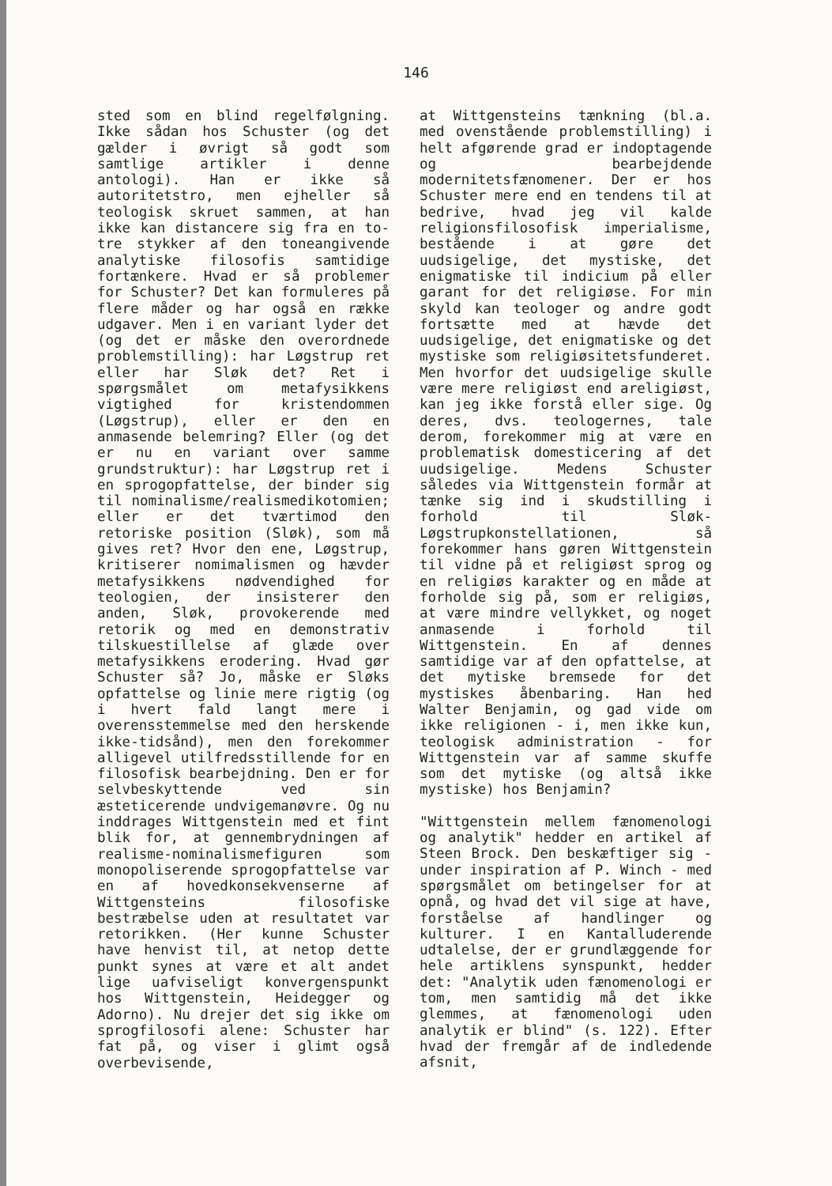146
sted som en blind regelfølgning. Ikke sådan hos Schuster (og det gælder i øvrigt så godt som samtlige artikler i denne antologi). Han er ikke så autoritetstro, men ejheller så teologisk skruet sammen, at han ikke kan distancere sig fra en to-tre stykker af den toneangivende analytiske filosofis samtidige fortænkere. Hvad er så problemer for Schuster? Det kan formuleres på flere måder og har også en række udgaver. Men i en variant lyder det (og det er måske den overordnede problemstilling): har Løgstrup ret eller har Sløk det? Ret i spørgsmålet om metafysikkens vigtighed for kristendommen (Løgstrup), eller er den en anmasende belemring? Eller (og det er nu en variant over samme grundstruktur): har Løgstrup ret i en sprogopfattelse, der binder sig til nominalisme/realismedikotomien; eller er det tværtimod den retoriske position (Sløk), som må gives ret? Hvor den ene, Løgstrup, kritiserer nomimalismen og hævder metafysikkens nødvendighed for teologien, der insisterer den anden, Sløk, provokerende med retorik og med en demonstrativ tilskuestillelse af glæde over metafysikkens erodering. Hvad gør Schuster så? Jo, måske er Sløks opfattelse og linie mere rigtig (og i hvert fald langt mere i overensstemmelse med den herskende ikke-tidsånd), men den forekommer alligevel utilfredsstillende for en filosofisk bearbejdning. Den er for selvbeskyttende ved sin æsteticerende undvigemanøvre. Og nu inddrages Wittgenstein med et fint blik for, at gennembrydningen af realisme-nominalismefiguren som monopoliserende sprogopfattelse var en af hovedkonsekvenserne af Wittgensteins filosofiske bestræbelse uden at resultatet var retorikken. (Her kunne Schuster have henvist til, at netop dette punkt synes at være et alt andet lige uafviseligt konvergenspunkt hos Wittgenstein, Heidegger og Adorno). Nu drejer det sig ikke om sprogfilosofi alene: Schuster har fat på, og viser i glimt også overbevisende,
at Wittgensteins tænkning (bl.a. med ovenstående problemstilling) i helt afgørende grad er indoptagende og bearbejdende modernitetsfænomener. Der er hos Schuster mere end en tendens til at bedrive, hvad jeg vil kalde religionsfilosofisk imperialisme, bestående i at gøre det uudsigelige, det mystiske, det enigmatiske til indicium på eller garant for det religiøse. For min skyld kan teologer og andre godt fortsætte med at hævde det uudsigelige, det enigmatiske og det mystiske som religiøsitetsfunderet. Men hvorfor det uudsigelige skulle være mere religiøst end areligiøst, kan jeg ikke forstå eller sige. Og deres, dvs. teologernes, tale derom, forekommer mig at være en problematisk domesticering af det uudsigelige. Medens Schuster således via Wittgenstein formår at tænke sig ind i skudstilling i forhold til Sløk-Løgstrupkonstellationen, så forekommer hans gøren Wittgenstein til vidne på et religiøst sprog og en religiøs karakter og en måde at forholde sig på, som er religiøs, at være mindre vellykket, og noget anmasende i forhold til Wittgenstein. En af dennes samtidige var af den opfattelse, at det mytiske bremsede for det mystiskes åbenbaring. Han hed Walter Benjamin, og gad vide om ikke religionen - i, men ikke kun, teologisk administration - for Wittgenstein var af samme skuffe som det mytiske (og altså ikke mystiske) hos Benjamin?
"Wittgenstein mellem fænomenologi og analytik" hedder en artikel af Steen Brock. Den beskæftiger sig - under inspiration af P. Winch - med spørgsmålet om betingelser for at opnå, og hvad det vil sige at have, forståelse af handlinger og kulturer. I en Kantalluderende udtalelse, der er grundlæggende for hele artiklens synspunkt, hedder det: "Analytik uden fænomenologi er tom, men samtidig må det ikke glemmes, at fænomenologi uden analytik er blind" (s. 122). Efter hvad der fremgår af de indledende afsnit,